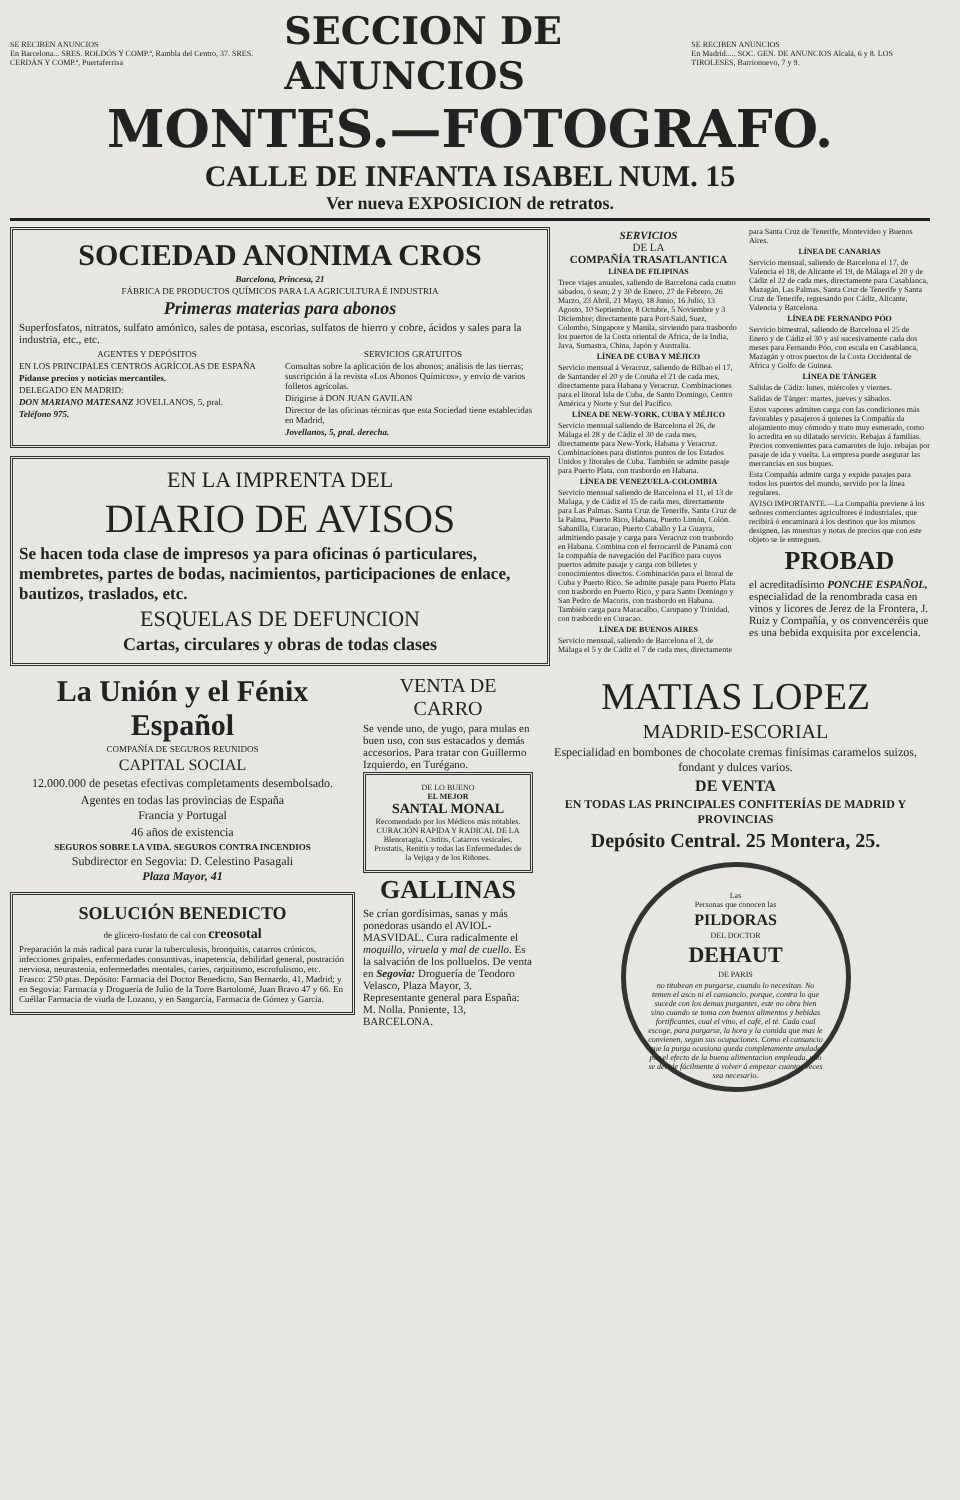SE RECIBEN ANUNCIOS
En Barcelona... SRES. ROLDÓS Y COMP.ª, Rambla del Centro, 37. SRES. CERDÁN Y COMP.ª, Puertaferrisa
SECCION DE ANUNCIOS
SE RECIBEN ANUNCIOS
En Madrid..... SOC. GEN. DE ANUNCIOS Alcalá, 6 y 8. LOS TIROLESES, Barrionuevo, 7 y 9.
MONTES.—FOTOGRAFO.
CALLE DE INFANTA ISABEL NUM. 15
Ver nueva EXPOSICION de retratos.
SOCIEDAD ANONIMA CROS
Barcelona, Princesa, 21
FÁBRICA DE PRODUCTOS QUÍMICOS PARA LA AGRICULTURA É INDUSTRIA
Primeras materias para abonos
Superfosfatos, nitratos, sulfato amónico, sales de potasa, escorias, sulfatos de hierro y cobre, ácidos y sales para la industria, etc., etc.
AGENTES Y DEPÓSITOS
EN LOS PRINCIPALES CENTROS AGRÍCOLAS DE ESPAÑA
Pídanse precios y noticias mercantiles.
DELEGADO EN MADRID:
DON MARIANO MATESANZ JOVELLANOS, 5, pral.
Teléfono 975.
SERVICIOS GRATUITOS
Consultas sobre la aplicación de los abonos; análisis de las tierras; suscripción á la revista «Los Abonos Químicos», y envío de varios folletos agrícolas.
Dirigirse á DON JUAN GAVILAN
Director de las oficinas técnicas que esta Sociedad tiene establecidas en Madrid,
Jovellanos, 5, pral. derecha.
EN LA IMPRENTA DEL
DIARIO DE AVISOS
Se hacen toda clase de impresos ya para oficinas ó particulares, membretes, partes de bodas, nacimientos, participaciones de enlace, bautizos, traslados, etc.
ESQUELAS DE DEFUNCION
Cartas, circulares y obras de todas clases
SERVICIOS
DE LA
COMPAÑÍA TRASATLANTICA
LÍNEA DE FILIPINAS
Trece viajes anuales, saliendo de Barcelona cada cuatro sábados, ó sean; 2 y 30 de Enero, 27 de Febrero, 26 Marzo, 23 Abril, 21 Mayo, 18 Junio, 16 Julio, 13 Agosto, 10 Septiembre, 8 Octubre, 5 Noviembre y 3 Diciembre; directamente para Port-Said, Suez, Colombo, Singapore y Manila, sirviendo para trasbordo los puertos de la Costa oriental de Africa, de la India, Java, Sumastra, China, Japón y Australia.
LÍNEA DE CUBA Y MÉJICO
Servicio mensual á Veracruz, saliendo de Bilbao el 17, de Santander el 20 y de Coruña el 21 de cada mes, directamente para Habana y Veracruz. Combinaciones para el litoral Isla de Cuba, de Santo Domingo, Centro América y Norte y Sur del Pacífico.
LÍNEA DE NEW-YORK, CUBA Y MÉJICO
Servicio mensual saliendo de Barcelona el 26, de Málaga el 28 y de Cádiz el 30 de cada mes, directamente para New-York, Habana y Veracruz. Combinaciones para distintos puntos de los Estados Unidos y litorales de Cuba. También se admite pasaje para Puerto Plata, con trasbordo en Habana.
LÍNEA DE VENEZUELA-COLOMBIA
Servicio mensual saliendo de Barcelona el 11, el 13 de Malaga, y de Cádiz el 15 de cada mes, directamente para Las Palmas. Santa Cruz de Tenerife, Santa Cruz de la Palma, Puerto Rico, Habana, Puerto Limón, Colón. Sabanilla, Curacao, Puerto Caballo y La Guayra, admitiendo pasaje y carga para Veracruz con trasbordo en Habana. Combina con el ferrocarril de Panamá con la compañía de navegación del Pacífico para cuyos puertos admite pasaje y carga con billetes y conocimientos directos. Combinación para el litoral de Cuba y Puerto Rico. Se admite pasaje para Puerto Plata con trasbordo en Puerto Rico, y para Santo Domingo y San Pedro de Macoris, con trasbordo en Habana. También carga para Maracalbo, Carupano y Trinidad, con trasbordo en Curacao.
LÍNEA DE BUENOS AIRES
Servicio mensual, saliendo de Barcelona el 3, de Málaga el 5 y de Cádiz el 7 de cada mes, directamente para Santa Cruz de Tenerife, Montevideo y Buenos Aires.
LÍNEA DE CANARIAS
Servicio mensual, saliendo de Barcelona el 17, de Valencia el 18, de Alicante el 19, de Málaga el 20 y de Cádiz el 22 de cada mes, directamente para Casablanca, Mazagán, Las Palmas, Santa Cruz de Tenerife y Santa Cruz de Tenerife, regresando por Cádiz, Alicante, Valencia y Barcelona.
LÍNEA DE FERNANDO PÓO
Servicio bimestral, saliendo de Barcelona el 25 de Enero y de Cádiz el 30 y así sucesivamente cada dos meses para Fernando Póo, con escala en Casablanca, Mazagán y otros puertos de la Costa Occidental de Africa y Golfo de Guinea.
LÍNEA DE TÁNGER
Salidas de Cádiz: lunes, miércoles y viernes.
Salidas de Tánger: martes, jueves y sábados.
Estos vapores admiten carga con las condiciones más favorables y pasajeros á quienes la Compañía da alojamiento muy cómodo y trato muy esmerado, como lo acredita en su dilatado servicio. Rebajas á familias. Precios convenientes para camarotes de lujo. rebajas por pasaje de ida y vuelta. La empresa puede asegurar las mercancías en sus buques.
Esta Compañía admite carga y expide pasajes para todos los puertos del mundo, servido por la línea regulares.
AVISO IMPORTANTE.—La Compañía previene á los señores comerciantes agricultores é industriales, que recibirá ó encaminará á los destinos que los mismos designen, las muestras y notas de precios que con este objeto se le entreguen.
PROBAD
el acreditadísimo PONCHE ESPAÑOL, especialidad de la renombrada casa en vinos y licores de Jerez de la Frontera, J. Ruiz y Compañía, y os convenceréis que es una bebida exquisita por excelencia.
La Unión y el Fénix Español
COMPAÑÍA DE SEGUROS REUNIDOS
CAPITAL SOCIAL
12.000.000 de pesetas efectivas completaments desembolsado.
Agentes en todas las provincias de España
Francia y Portugal
46 años de existencia
SEGUROS SOBRE LA VIDA. SEGUROS CONTRA INCENDIOS
Subdirector en Segovia: D. Celestino Pasagali
Plaza Mayor, 41
SOLUCIÓN BENEDICTO
de glicero-fosfato de cal con creosotal
Preparación la más radical para curar la tuberculosis, bronquitis, catarros crónicos, infecciones gripales, enfermedades consuntivas, inapetencia, debilidad general, postración nerviosa, neurastenia, enfermedades mentales, caries, raquitismo, escrofulismo, etc. Frasco: 2'50 ptas. Depósito: Farmacia del Doctor Benedicto, San Bernardo, 41, Madrid; y en Segovia: Farmacia y Droguería de Julio de la Torre Bartolomé, Juan Bravo 47 y 66. En Cuéllar Farmacia de viuda de Lozano, y en Sangarcía, Farmacia de Gómez y García.
VENTA DE CARRO
Se vende uno, de yugo, para mulas en buen uso, con sus estacados y demás accesorios. Para tratar con Guillermo Izquierdo, en Turégano.
DE LO BUENO
EL MEJOR
SANTAL MONAL
Recomendado por los Médicos más notables.
CURACIÓN RAPIDA Y RADICAL DE LA Blenorragia, Cistitis, Catarros vesicales, Prostatis, Renitis y todas las Enfermedades de la Vejiga y de los Riñones.
GALLINAS
Se crían gordísimas, sanas y más ponedoras usando el AVIOL-MASVIDAL. Cura radicalmente el moquillo, viruela y mal de cuello. Es la salvación de los polluelos. De venta en Segovia: Droguería de Teodoro Velasco, Plaza Mayor, 3. Representante general para España: M. Nolla. Poniente, 13, BARCELONA.
MATIAS LOPEZ
MADRID-ESCORIAL
Especialidad en bombones de chocolate cremas finísimas caramelos suizos, fondant y dulces varios.
DE VENTA
EN TODAS LAS PRINCIPALES CONFITERÍAS DE MADRID Y PROVINCIAS
Depósito Central. 25 Montera, 25.
Las
Personas que conocen las
PILDORAS
DEL DOCTOR
DEHAUT
DE PARIS
no titubean en purgarse, cuando lo necesitan. No temen el asco ni el cansancio, porque, contra lo que sucede con los demas purgantes, este no obra bien sino cuando se toma con buenos alimentos y bebidas fortificantes, cual el vino, el café, el té. Cada cual escoge, para purgarse, la hora y la comida que mas le convienen, segun sus ocupaciones. Como el cansancio que la purga ocasiona queda completamente anulado por el efecto de la buena alimentacion empleada, uno se decide fácilmente á volver á empezar cuantas veces sea necesario.